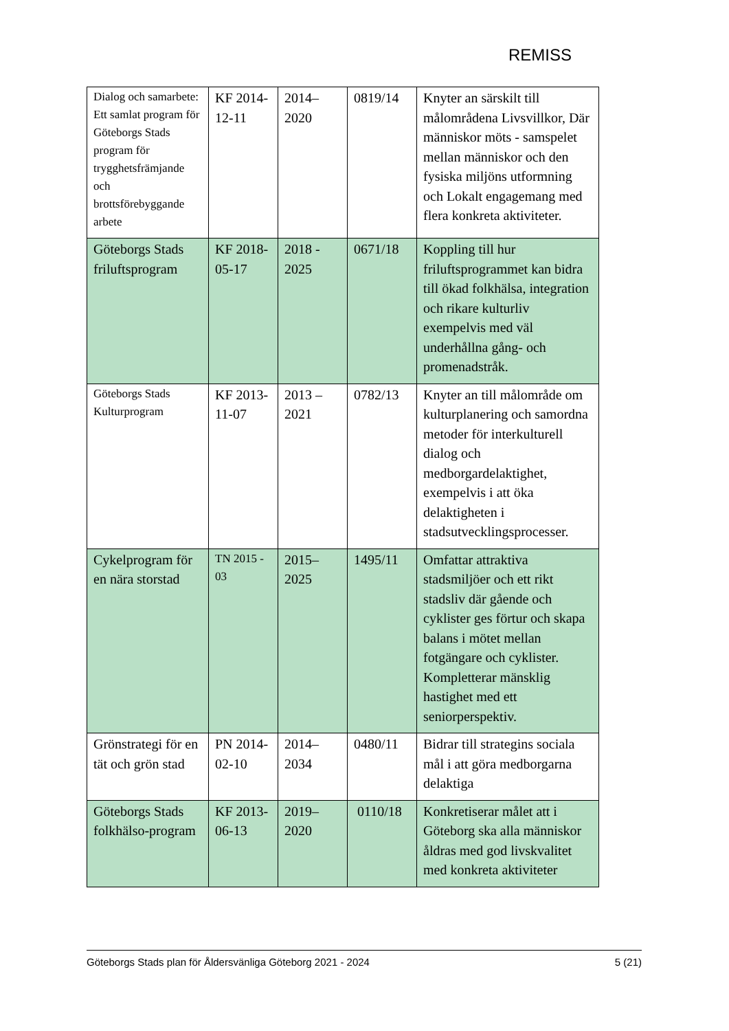REMISS
| Dialog och samarbete: Ett samlat program för Göteborgs Stads program för trygghetsfrämjande och brottsförebyggande arbete | KF 2014-12-11 | 2014–2020 | 0819/14 | Knyter an särskilt till målområdena Livsvillkor, Där människor möts - samspelet mellan människor och den fysiska miljöns utformning och Lokalt engagemang med flera konkreta aktiviteter. |
| Göteborgs Stads friluftsprogram | KF 2018-05-17 | 2018 - 2025 | 0671/18 | Koppling till hur friluftsprogrammet kan bidra till ökad folkhälsa, integration och rikare kulturliv exempelvis med väl underhållna gång- och promenadstråk. |
| Göteborgs Stads Kulturprogram | KF 2013-11-07 | 2013 – 2021 | 0782/13 | Knyter an till målområde om kulturplanering och samordna metoder för interkulturell dialog och medborgardelaktighet, exempelvis i att öka delaktigheten i stadsutvecklingsprocesser. |
| Cykelprogram för en nära storstad | TN 2015 - 03 | 2015–2025 | 1495/11 | Omfattar attraktiva stadsmiljöer och ett rikt stadsliv där gående och cyklister ges förtur och skapa balans i mötet mellan fotgängare och cyklister. Kompletterar mänsklig hastighet med ett seniorperspektiv. |
| Grönstrategi för en tät och grön stad | PN 2014-02-10 | 2014–2034 | 0480/11 | Bidrar till strategins sociala mål i att göra medborgarna delaktiga |
| Göteborgs Stads folkhälso-program | KF 2013-06-13 | 2019–2020 | 0110/18 | Konkretiserar målet att i Göteborg ska alla människor åldras med god livskvalitet med konkreta aktiviteter |
Göteborgs Stads plan för Åldersvänliga Göteborg 2021 - 2024 5 (21)